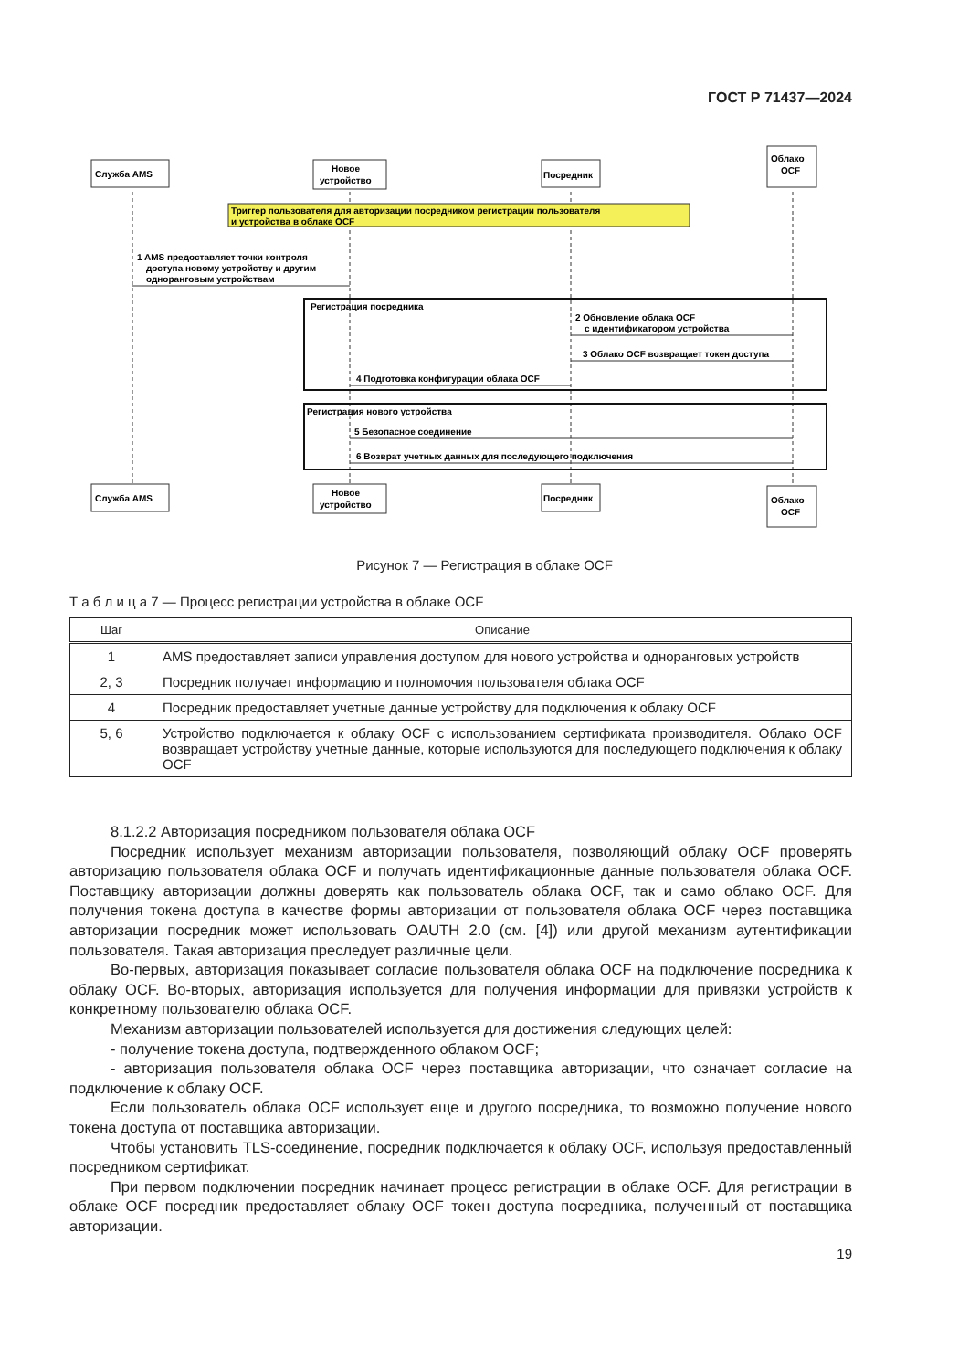ГОСТ Р 71437—2024
Служба AMS
Новое
устройство
Посредник
Облако
OCF
Служба AMS
Новое
устройство
Посредник
Облако
OCF
Триггер пользователя для авторизации посредником регистрации пользователя
и устройства в облаке OCF
1 AMS предоставляет точки контроля
доступа новому устройству и другим
одноранговым устройствам
Регистрация посредника
2 Обновление облака OCF
с идентификатором устройства
3 Облако OCF возвращает токен доступа
4 Подготовка конфигурации облака OCF
Регистрация нового устройства
5 Безопасное соединение
6 Возврат учетных данных для последующего подключения
Рисунок 7 — Регистрация в облаке OCF
Т а б л и ц а 7 — Процесс регистрации устройства в облаке OCF
| Шаг | Описание |
| --- | --- |
| 1 | AMS предоставляет записи управления доступом для нового устройства и одноранговых устройств |
| 2, 3 | Посредник получает информацию и полномочия пользователя облака OCF |
| 4 | Посредник предоставляет учетные данные устройству для подключения к облаку OCF |
| 5, 6 | Устройство подключается к облаку OCF с использованием сертификата производителя. Облако OCF возвращает устройству учетные данные, которые используются для последующего подключения к облаку OCF |
8.1.2.2 Авторизация посредником пользователя облака OCF
Посредник использует механизм авторизации пользователя, позволяющий облаку OCF проверять авторизацию пользователя облака OCF и получать идентификационные данные пользователя облака OCF. Поставщику авторизации должны доверять как пользователь облака OCF, так и само облако OCF. Для получения токена доступа в качестве формы авторизации от пользователя облака OCF через поставщика авторизации посредник может использовать OAUTH 2.0 (см. [4]) или другой механизм аутентификации пользователя. Такая авторизация преследует различные цели.
Во-первых, авторизация показывает согласие пользователя облака OCF на подключение посредника к облаку OCF. Во-вторых, авторизация используется для получения информации для привязки устройств к конкретному пользователю облака OCF.
Механизм авторизации пользователей используется для достижения следующих целей:
- получение токена доступа, подтвержденного облаком OCF;
- авторизация пользователя облака OCF через поставщика авторизации, что означает согласие на подключение к облаку OCF.
Если пользователь облака OCF использует еще и другого посредника, то возможно получение нового токена доступа от поставщика авторизации.
Чтобы установить TLS-соединение, посредник подключается к облаку OCF, используя предоставленный посредником сертификат.
При первом подключении посредник начинает процесс регистрации в облаке OCF. Для регистрации в облаке OCF посредник предоставляет облаку OCF токен доступа посредника, полученный от поставщика авторизации.
19